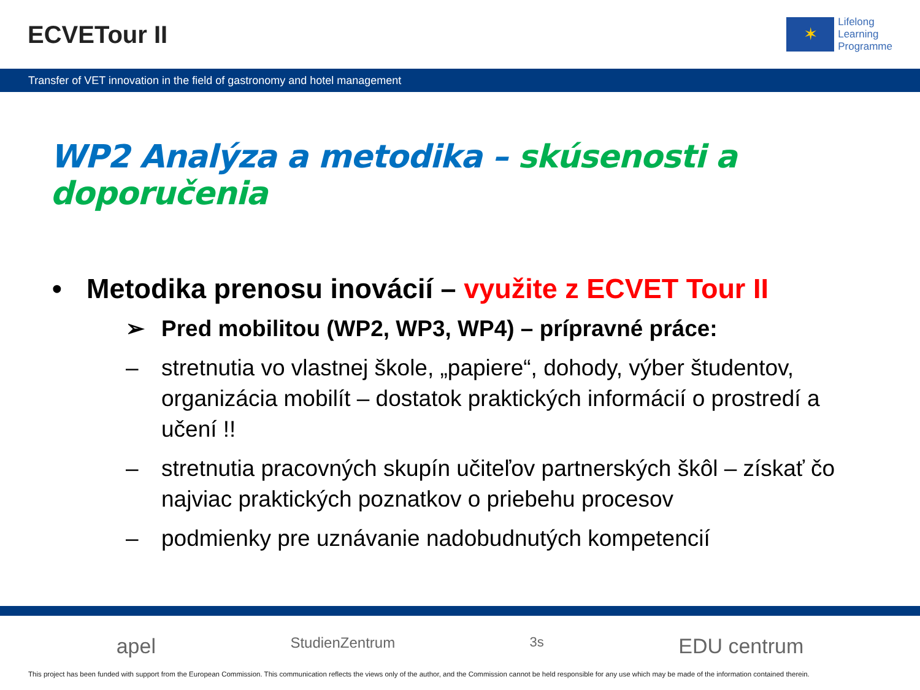ECVETour II
✶
Lifelong
Learning
Programme
Transfer of VET innovation in the field of gastronomy and hotel management
WP2 Analýza a metodika – skúsenosti a doporučenia
• Metodika prenosu inovácií – využite z ECVET Tour II
➢ Pred mobilitou (WP2, WP3, WP4) – prípravné práce:
– stretnutia vo vlastnej škole, „papiere“, dohody, výber študentov, organizácia mobilít – dostatok praktických informácií o prostredí a učení !!
– stretnutia pracovných skupín učiteľov partnerských škôl – získať čo najviac praktických poznatkov o priebehu procesov
– podmienky pre uznávanie nadobudnutých kompetencií
apel StudienZentrum 3s EDU centrum
This project has been funded with support from the European Commission. This communication reflects the views only of the author, and the Commission cannot be held responsible for any use which may be made of the information contained therein.